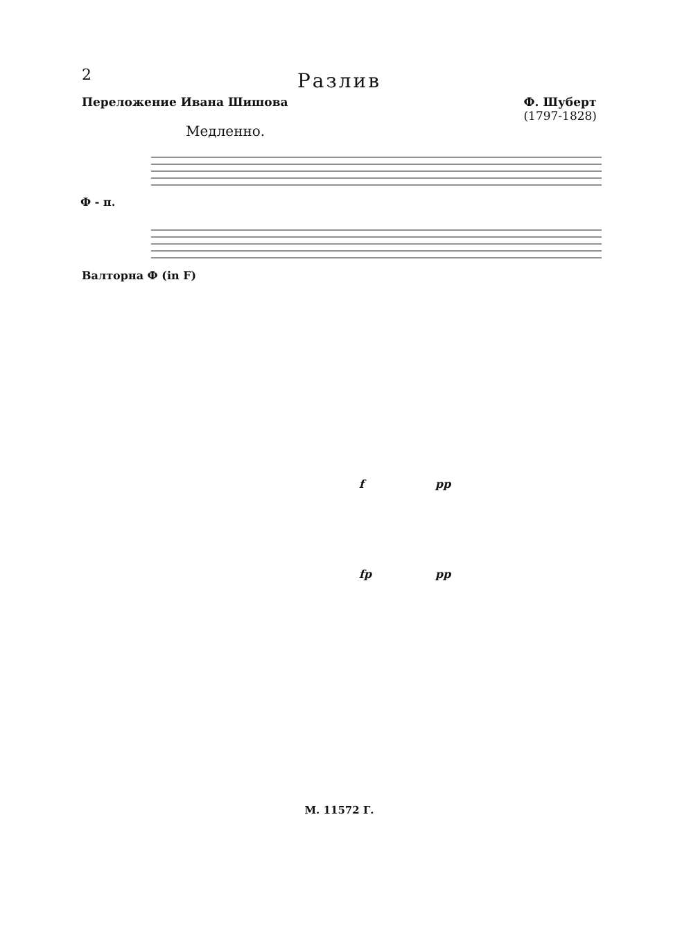2
Разлив
Переложение Ивана Шишова Ф. Шуберт
(1797-1828)
Медленно.
Ф - п.
Валторна Ф (in F)
f pp
fp pp
М. 11572 Г.